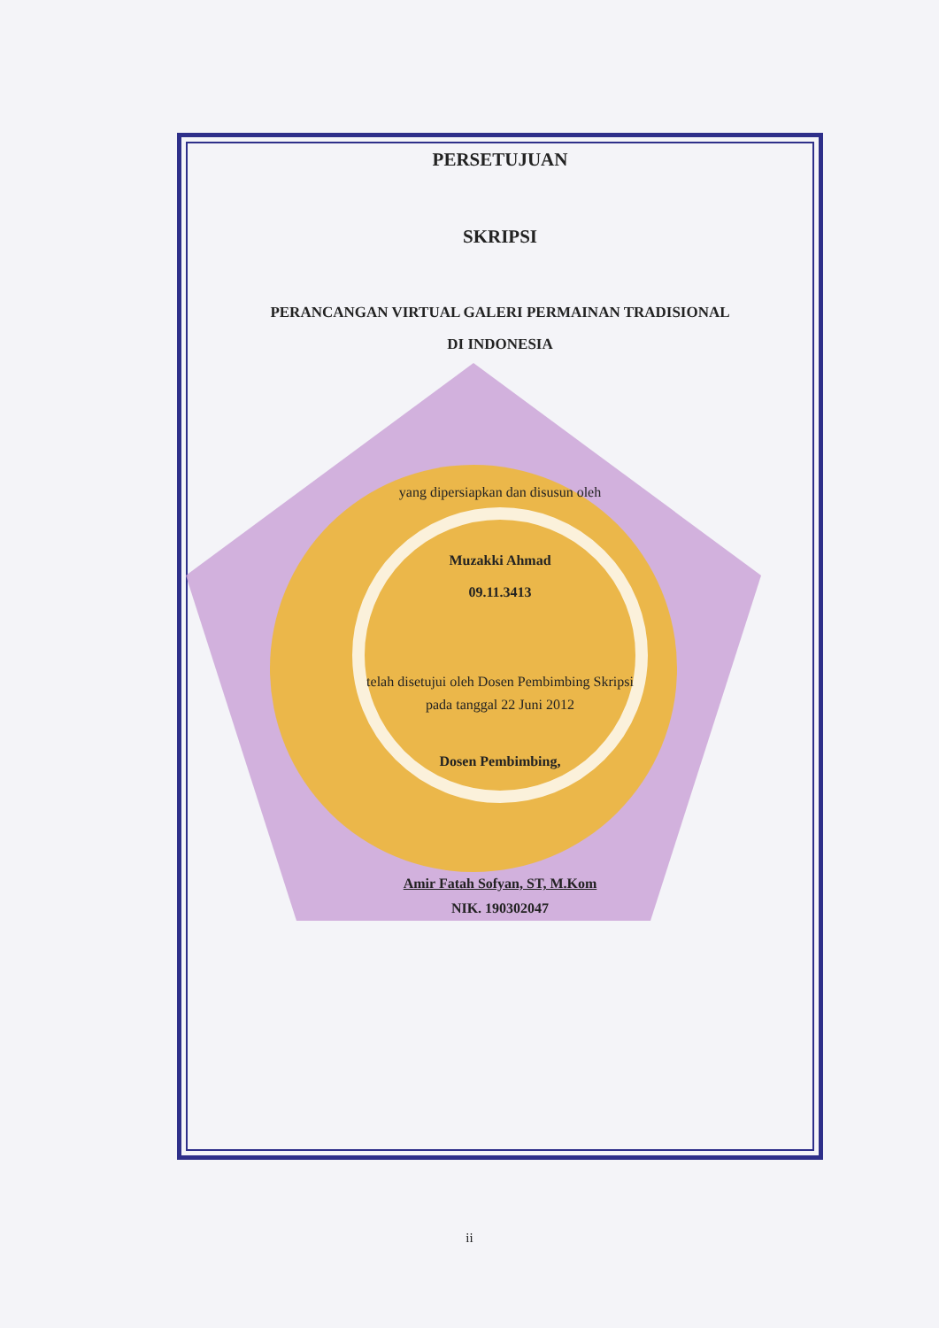PERSETUJUAN
SKRIPSI
PERANCANGAN VIRTUAL GALERI PERMAINAN TRADISIONAL
DI INDONESIA
yang dipersiapkan dan disusun oleh
Muzakki Ahmad
09.11.3413
telah disetujui oleh Dosen Pembimbing Skripsi
pada tanggal 22 Juni 2012
Dosen Pembimbing,
Amir Fatah Sofyan, ST, M.Kom
NIK. 190302047
ii